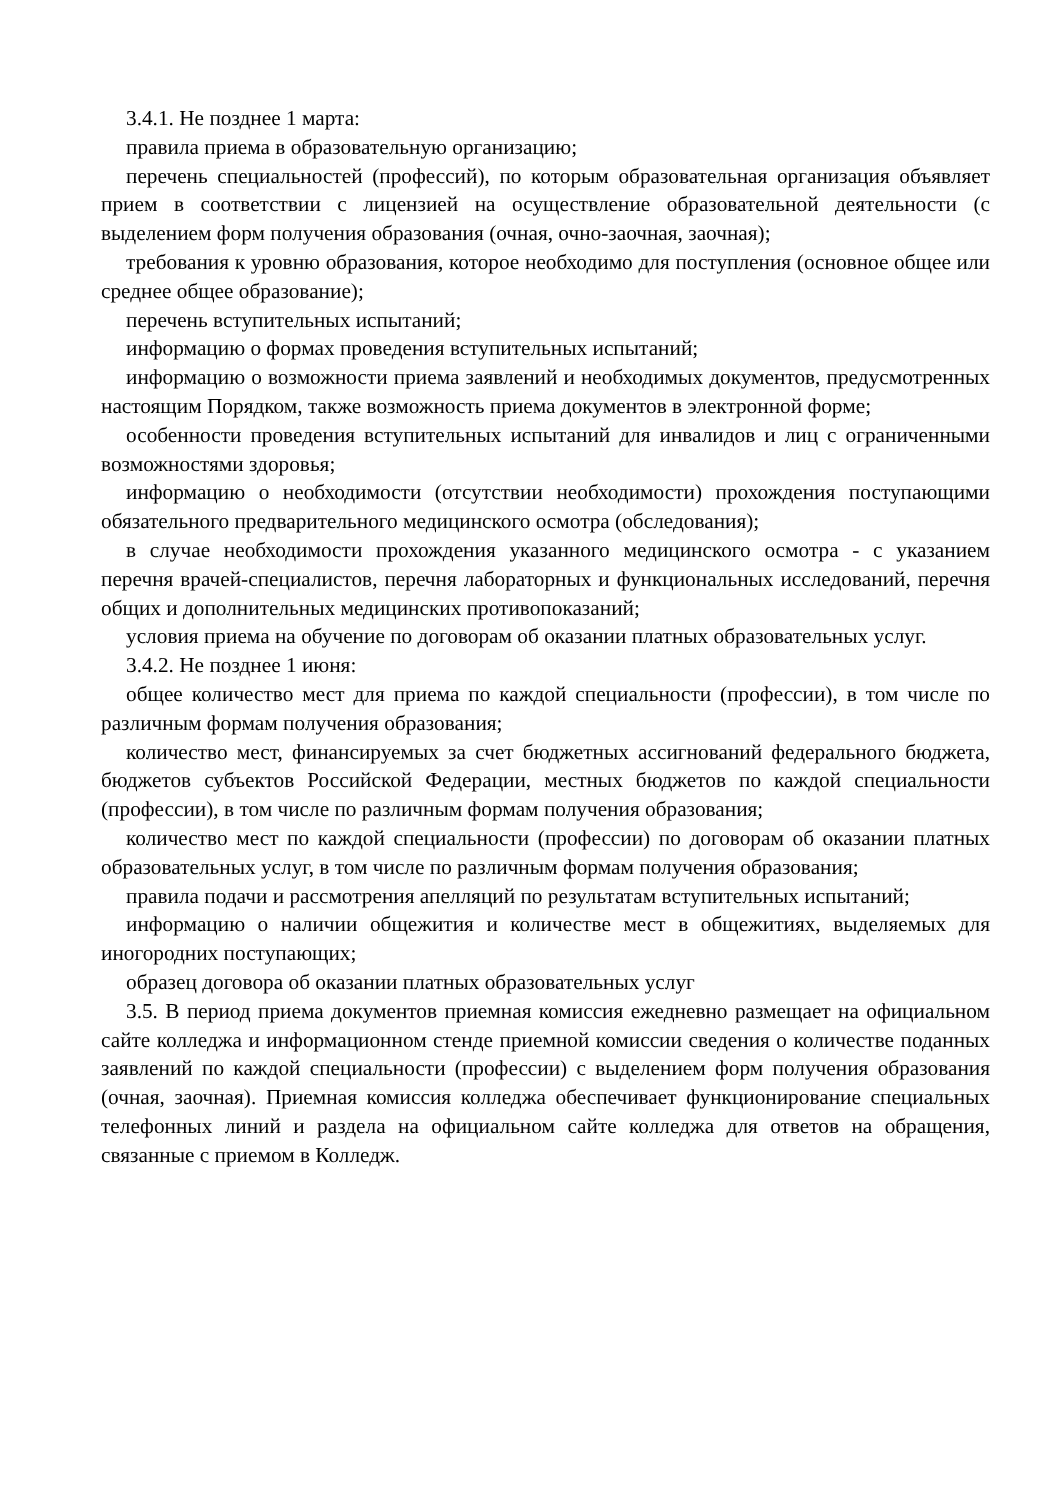3.4.1. Не позднее 1 марта:
правила приема в образовательную организацию;
перечень специальностей (профессий), по которым образовательная организация объявляет прием в соответствии с лицензией на осуществление образовательной деятельности (с выделением форм получения образования (очная, очно-заочная, заочная);
требования к уровню образования, которое необходимо для поступления (основное общее или среднее общее образование);
перечень вступительных испытаний;
информацию о формах проведения вступительных испытаний;
информацию о возможности приема заявлений и необходимых документов, предусмотренных настоящим Порядком, также возможность приема документов в электронной форме;
особенности проведения вступительных испытаний для инвалидов и лиц с ограниченными возможностями здоровья;
информацию о необходимости (отсутствии необходимости) прохождения поступающими обязательного предварительного медицинского осмотра (обследования);
в случае необходимости прохождения указанного медицинского осмотра - с указанием перечня врачей-специалистов, перечня лабораторных и функциональных исследований, перечня общих и дополнительных медицинских противопоказаний;
условия приема на обучение по договорам об оказании платных образовательных услуг.
3.4.2. Не позднее 1 июня:
общее количество мест для приема по каждой специальности (профессии), в том числе по различным формам получения образования;
количество мест, финансируемых за счет бюджетных ассигнований федерального бюджета, бюджетов субъектов Российской Федерации, местных бюджетов по каждой специальности (профессии), в том числе по различным формам получения образования;
количество мест по каждой специальности (профессии) по договорам об оказании платных образовательных услуг, в том числе по различным формам получения образования;
правила подачи и рассмотрения апелляций по результатам вступительных испытаний;
информацию о наличии общежития и количестве мест в общежитиях, выделяемых для иногородних поступающих;
образец договора об оказании платных образовательных услуг
3.5. В период приема документов приемная комиссия ежедневно размещает на официальном сайте колледжа и информационном стенде приемной комиссии сведения о количестве поданных заявлений по каждой специальности (профессии) с выделением форм получения образования (очная, заочная). Приемная комиссия колледжа обеспечивает функционирование специальных телефонных линий и раздела на официальном сайте колледжа для ответов на обращения, связанные с приемом в Колледж.